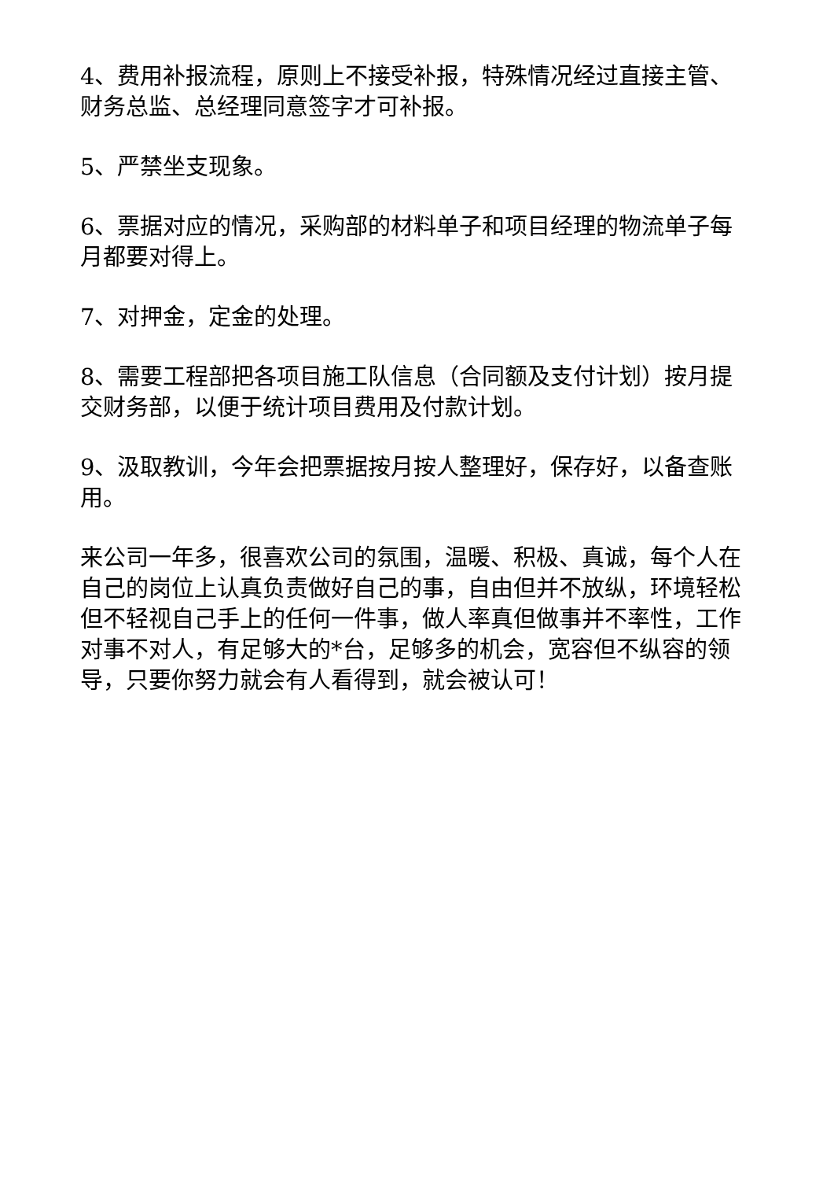4、费用补报流程，原则上不接受补报，特殊情况经过直接主管、财务总监、总经理同意签字才可补报。
5、严禁坐支现象。
6、票据对应的情况，采购部的材料单子和项目经理的物流单子每月都要对得上。
7、对押金，定金的处理。
8、需要工程部把各项目施工队信息（合同额及支付计划）按月提交财务部，以便于统计项目费用及付款计划。
9、汲取教训，今年会把票据按月按人整理好，保存好，以备查账用。
来公司一年多，很喜欢公司的氛围，温暖、积极、真诚，每个人在自己的岗位上认真负责做好自己的事，自由但并不放纵，环境轻松但不轻视自己手上的任何一件事，做人率真但做事并不率性，工作对事不对人，有足够大的*台，足够多的机会，宽容但不纵容的领导，只要你努力就会有人看得到，就会被认可！